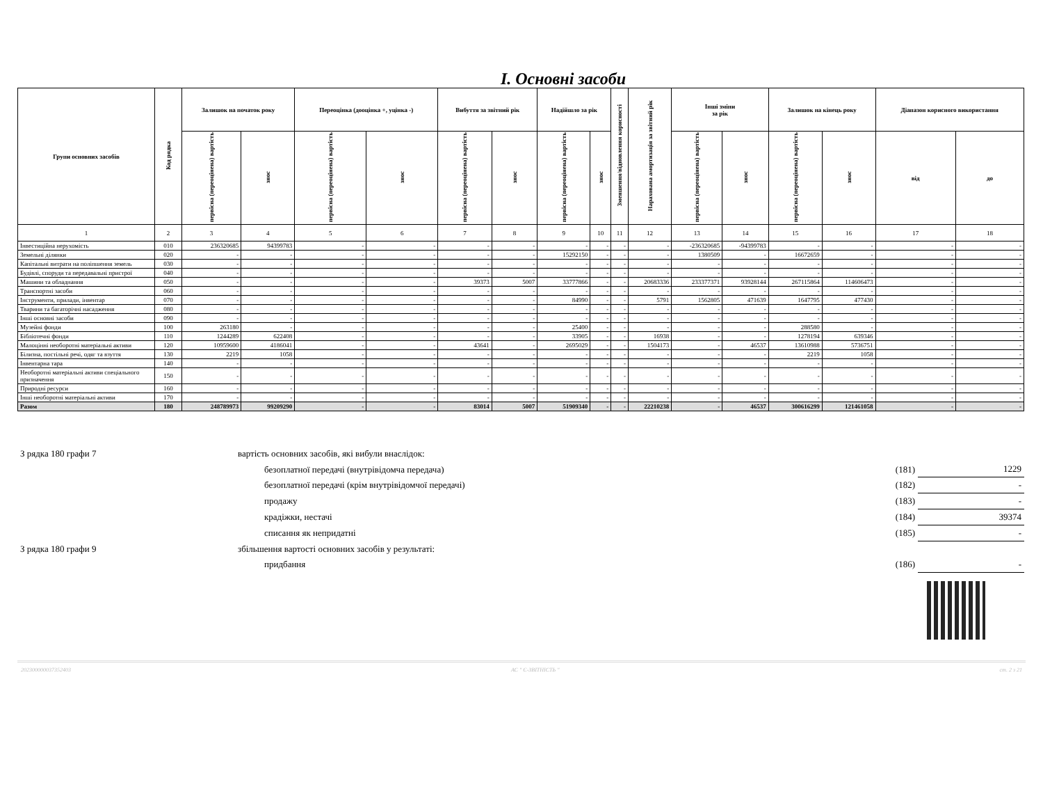I. Основні засоби
| Групи основних засобів | Код рядка | Залишок на початок року | | Переоцінка (дооцінка +, уцінка -) | | Вибуття за звітний рік | | Надійшло за рік | | Зменшення/відновлення корисності | Нарахована амортизація за звітний рік | Інші зміни за рік | | Залишок на кінець року | | Діапазон корисного використання | |
| --- | --- | --- | --- | --- | --- | --- | --- | --- | --- | --- | --- | --- | --- | --- | --- | --- | --- |
| | | первісна (переоцінена) вартість | знос | первісна (переоцінена) вартість | знос | первісна (переоцінена) вартість | знос | первісна (переоцінена) вартість | знос | | | первісна (переоцінена) вартість | знос | первісна (переоцінена) вартість | знос | від | до |
| 1 | 2 | 3 | 4 | 5 | 6 | 7 | 8 | 9 | 10 | 11 | 12 | 13 | 14 | 15 | 16 | 17 | 18 |
| Інвестиційна нерухомість | 010 | 236320685 | 94399783 | - | - | - | - | - | - | - | - | -236320685 | -94399783 | - | - | - | - |
| Земельні ділянки | 020 | - | - | - | - | - | - | 15292150 | - | - | - | 1380509 | - | 16672659 | - | - | - |
| Капітальні витрати на поліпшення земель | 030 | - | - | - | - | - | - | - | - | - | - | - | - | - | - | - | - |
| Будівлі, споруди та передавальні пристрої | 040 | - | - | - | - | - | - | - | - | - | - | - | - | - | - | - | - |
| Машини та обладнання | 050 | - | - | - | - | 39373 | 5007 | 33777866 | - | - | 20683336 | 233377371 | 93928144 | 267115864 | 114606473 | - | - |
| Транспортні засоби | 060 | - | - | - | - | - | - | - | - | - | - | - | - | - | - | - | - |
| Інструменти, прилади, інвентар | 070 | - | - | - | - | - | - | 84990 | - | - | 5791 | 1562805 | 471639 | 1647795 | 477430 | - | - |
| Тварини та багаторічні насадження | 080 | - | - | - | - | - | - | - | - | - | - | - | - | - | - | - | - |
| Інші основні засоби | 090 | - | - | - | - | - | - | - | - | - | - | - | - | - | - | - | - |
| Музейні фонди | 100 | 263180 | - | - | - | - | - | 25400 | - | - | - | - | - | 288580 | - | - | - |
| Бібліотечні фонди | 110 | 1244289 | 622408 | - | - | - | - | 33905 | - | - | 16938 | - | - | 1278194 | 639346 | - | - |
| Малоцінні необоротні матеріальні активи | 120 | 10959600 | 4186041 | - | - | 43641 | - | 2695029 | - | - | 1504173 | - | 46537 | 13610988 | 5736751 | - | - |
| Білизна, постільні речі, одяг та взуття | 130 | 2219 | 1058 | - | - | - | - | - | - | - | - | - | - | 2219 | 1058 | - | - |
| Інвентарна тара | 140 | - | - | - | - | - | - | - | - | - | - | - | - | - | - | - | - |
| Необоротні матеріальні активи спеціального призначення | 150 | - | - | - | - | - | - | - | - | - | - | - | - | - | - | - | - |
| Природні ресурси | 160 | - | - | - | - | - | - | - | - | - | - | - | - | - | - | - | - |
| Інші необоротні матеріальні активи | 170 | - | - | - | - | - | - | - | - | - | - | - | - | - | - | - | - |
| Разом | 180 | 248789973 | 99209290 | - | - | 83014 | 5007 | 51909340 | - | - | 22210238 | - | 46537 | 300616299 | 121461058 | - | - |
| З рядка 180 графи 7 | вартість основних засобів, які вибули внаслідок: | | | |
| | | безоплатної передачі (внутрівідомча передача) | (181) | 1229 |
| | | безоплатної передачі (крім внутрівідомчої передачі) | (182) | - |
| | | продажу | (183) | - |
| | | крадіжки, нестачі | (184) | 39374 |
| | | списання як непридатні | (185) | - |
| З рядка 180 графи 9 | збільшення вартості основних засобів у результаті: | | | |
| | | придбання | (186) | - |
202300000037352403 АС " Є-ЗВІТНІСТЬ " ст. 2 з 21